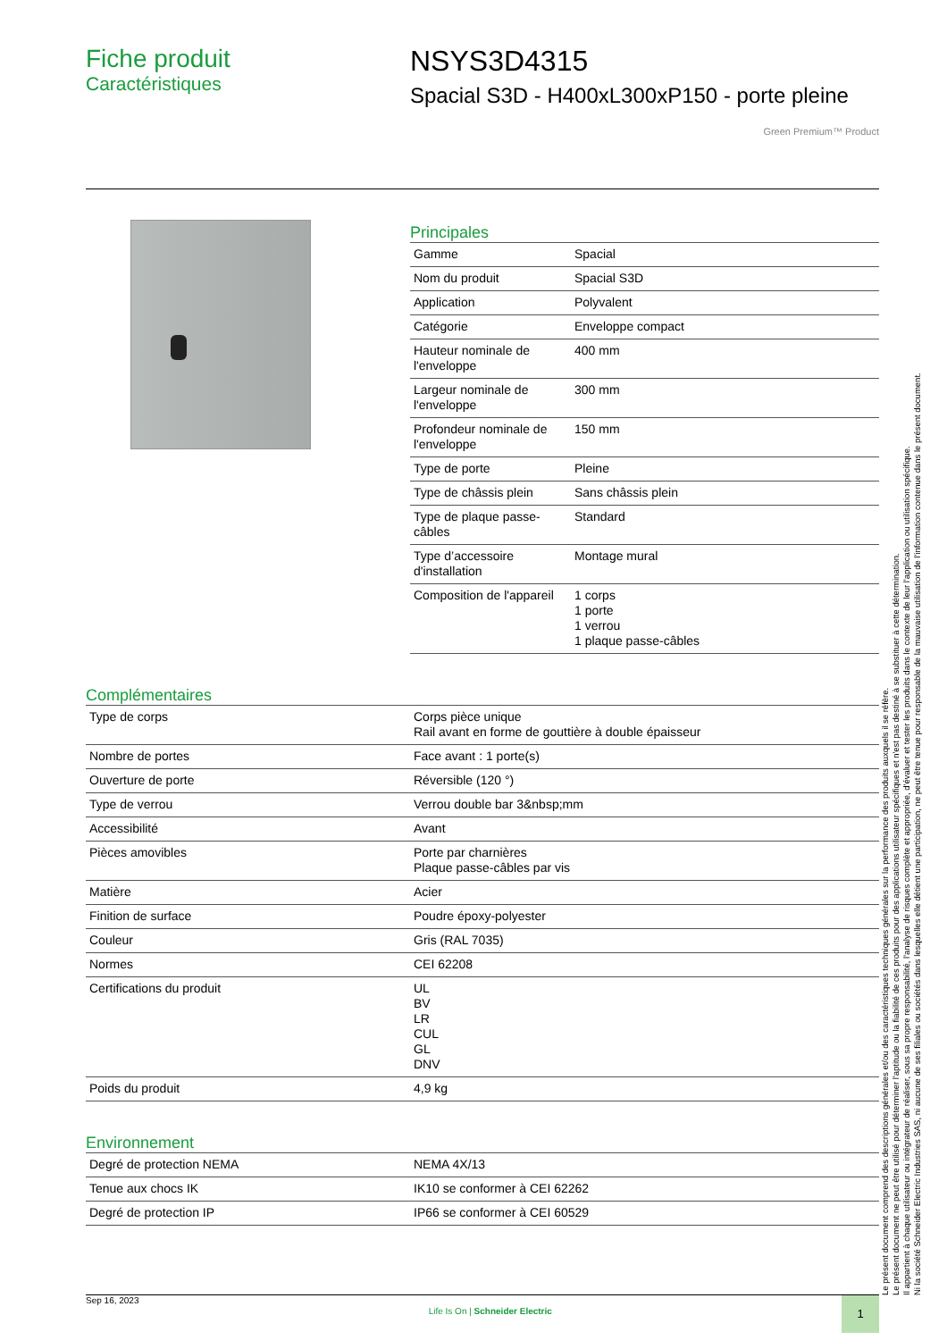Fiche produit
Caractéristiques
NSYS3D4315
Spacial S3D - H400xL300xP150 - porte pleine
Green Premium™ Product
Principales
| Gamme | Spacial |
| Nom du produit | Spacial S3D |
| Application | Polyvalent |
| Catégorie | Enveloppe compact |
| Hauteur nominale de l'enveloppe | 400 mm |
| Largeur nominale de l'enveloppe | 300 mm |
| Profondeur nominale de l'enveloppe | 150 mm |
| Type de porte | Pleine |
| Type de châssis plein | Sans châssis plein |
| Type de plaque passe-câbles | Standard |
| Type d’accessoire d'installation | Montage mural |
| Composition de l'appareil | 1 corps 1 porte 1 verrou 1 plaque passe-câbles |
Complémentaires
| Type de corps | Corps pièce unique Rail avant en forme de gouttière à double épaisseur |
| Nombre de portes | Face avant : 1 porte(s) |
| Ouverture de porte | Réversible (120 °) |
| Type de verrou | Verrou double bar 3&nbsp;mm |
| Accessibilité | Avant |
| Pièces amovibles | Porte par charnières Plaque passe-câbles par vis |
| Matière | Acier |
| Finition de surface | Poudre époxy-polyester |
| Couleur | Gris (RAL 7035) |
| Normes | CEI 62208 |
| Certifications du produit | UL BV LR CUL GL DNV |
| Poids du produit | 4,9 kg |
Environnement
| Degré de protection NEMA | NEMA 4X/13 |
| Tenue aux chocs IK | IK10 se conformer à CEI 62262 |
| Degré de protection IP | IP66 se conformer à CEI 60529 |
Le présent document comprend des descriptions générales et/ou des caractéristiques techniques générales sur la performance des produits auxquels il se réfère.
Le présent document ne peut être utilisé pour déterminer l'aptitude ou la fiabilité de ces produits pour des applications utilisateur spécifiques et n'est pas destiné à se substituer à cette détermination.
Il appartient à chaque utilisateur ou intégrateur de réaliser, sous sa propre responsabilité, l'analyse de risques complète et appropriée, d'évaluer et tester les produits dans le contexte de leur l'application ou utilisation spécifique.
Ni la société Schneider Electric Industries SAS, ni aucune de ses filiales ou sociétés dans lesquelles elle détient une participation, ne peut être tenue pour responsable de la mauvaise utilisation de l'information contenue dans le présent document.
Sep 16, 2023
Life Is On | Schneider Electric
1